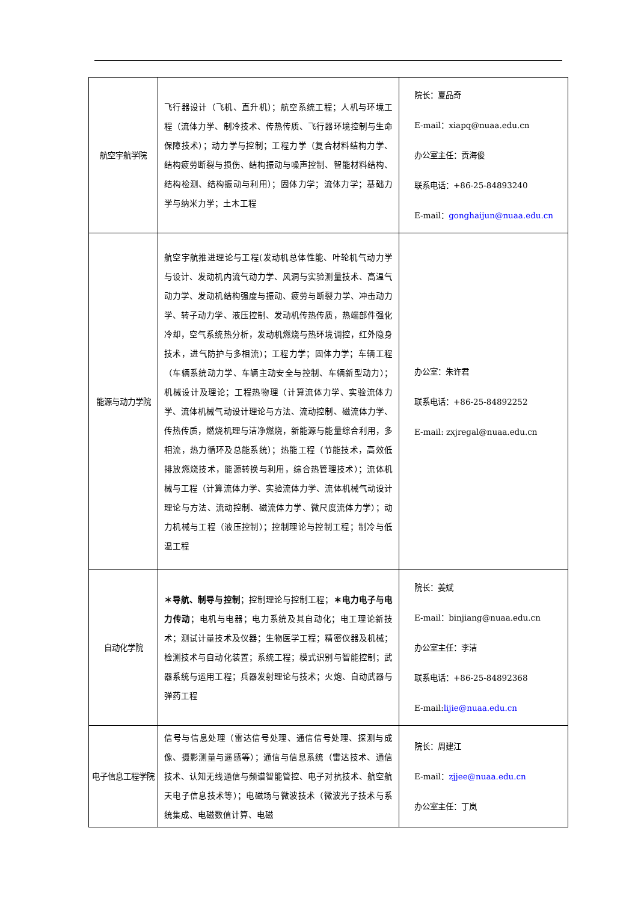| 航空宇航学院 | 飞行器设计（飞机、直升机）；航空系统工程；人机与环境工程（流体力学、制冷技术、传热传质、飞行器环境控制与生命保障技术）；动力学与控制；工程力学（复合材料结构力学、结构疲劳断裂与损伤、结构振动与噪声控制、智能材料结构、结构检测、结构振动与利用）；固体力学；流体力学；基础力学与纳米力学；土木工程 | 院长：夏品奇 E-mail：xiapq@nuaa.edu.cn 办公室主任：贡海俊 联系电话：+86-25-84893240 E-mail： gonghaijun@nuaa.edu.cn |
| 能源与动力学院 | 航空宇航推进理论与工程(发动机总体性能、叶轮机气动力学与设计、发动机内流气动力学、风洞与实验测量技术、高温气动力学、发动机结构强度与振动、疲劳与断裂力学、冲击动力学、转子动力学、液压控制、发动机传热传质，热端部件强化冷却，空气系统热分析，发动机燃烧与热环境调控，红外隐身技术，进气防护与多相流)；工程力学；固体力学；车辆工程（车辆系统动力学、车辆主动安全与控制、车辆新型动力）；机械设计及理论；工程热物理（计算流体力学、实验流体力学、流体机械气动设计理论与方法、流动控制、磁流体力学、传热传质，燃烧机理与洁净燃烧，新能源与能量综合利用，多相流，热力循环及总能系统）；热能工程（节能技术，高效低排放燃烧技术，能源转换与利用，综合热管理技术）；流体机械与工程（计算流体力学、实验流体力学、流体机械气动设计理论与方法、流动控制、磁流体力学、微尺度流体力学）；动力机械与工程（液压控制）；控制理论与控制工程；制冷与低温工程 | 办公室：朱许君 联系电话：+86-25-84892252 E-mail: zxjregal@nuaa.edu.cn |
| 自动化学院 | ＊导航、制导与控制 ；控制理论与控制工程； ＊电力电子与电力传动 ；电机与电器；电力系统及其自动化；电工理论新技术；测试计量技术及仪器；生物医学工程；精密仪器及机械；检测技术与自动化装置；系统工程；模式识别与智能控制；武器系统与运用工程；兵器发射理论与技术；火炮、自动武器与弹药工程 | 院长：姜斌 E-mail：binjiang@nuaa.edu.cn 办公室主任：李洁 联系电话：+86-25-84892368 E-mail: lijie@nuaa.edu.cn |
| 电子信息工程学院 | 信号与信息处理（雷达信号处理、通信信号处理、探测与成像、摄影测量与遥感等）；通信与信息系统（雷达技术、通信技术、认知无线通信与频谱智能管控、电子对抗技术、航空航天电子信息技术等）；电磁场与微波技术（微波光子技术与系统集成、电磁数值计算、电磁 | 院长：周建江 E-mail： zjjee@nuaa.edu.cn 办公室主任：丁岚 |